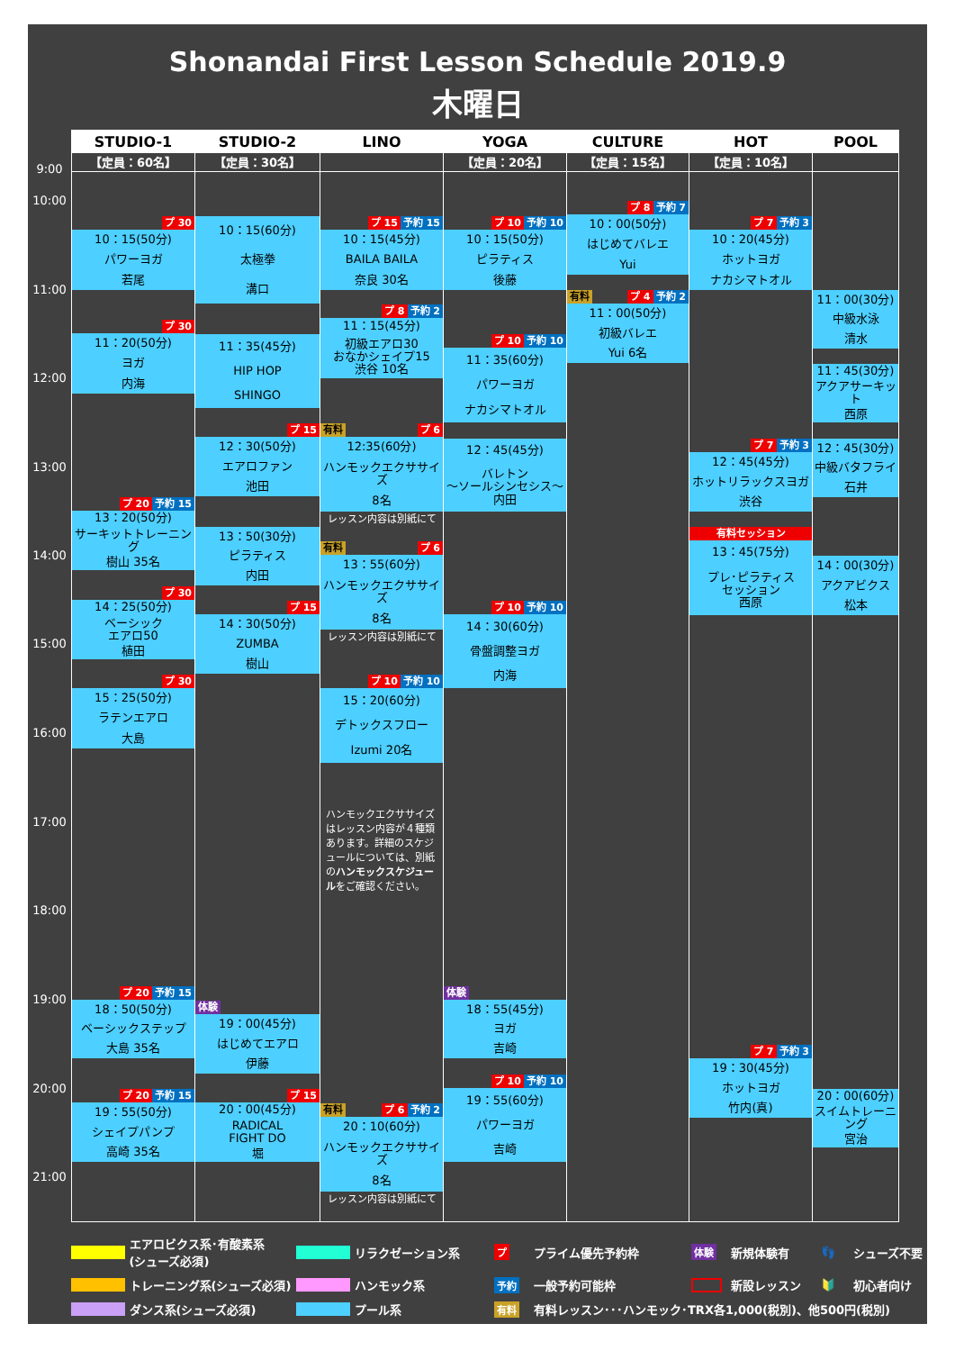Shonandai First Lesson Schedule 2019.9
木曜日
9:00
10:00
11:00
12:00
13:00
14:00
15:00
16:00
17:00
18:00
19:00
20:00
21:00
STUDIO-1
【定員：60名】
プ 30
10：15(50分)
パワーヨガ
若尾
プ 30
11：20(50分)
ヨガ
内海
プ 20 予約 15
13：20(50分)
サーキットトレーニング
樹山 35名
プ 30
14：25(50分)
ベーシック
エアロ50
植田
プ 30
15：25(50分)
ラテンエアロ
大島
プ 20 予約 15
18：50(50分)
ベーシックステップ
大島 35名
プ 20 予約 15
19：55(50分)
シェイプパンプ
高崎 35名
STUDIO-2
【定員：30名】
10：15(60分)
太極拳
溝口
11：35(45分)
HIP HOP
SHINGO
プ 15
12：30(50分)
エアロファン
池田
13：50(30分)
ピラティス
内田
プ 15
14：30(50分)
ZUMBA
樹山
体験
19：00(45分)
はじめてエアロ
伊藤
プ 15
20：00(45分)
RADICAL
FIGHT DO
堀
LINO
プ 15 予約 15
10：15(45分)
BAILA BAILA
奈良 30名
プ 8 予約 2
11：15(45分)
初級エアロ30
おなかシェイプ15
渋谷 10名
有料 プ 6
12:35(60分)
ハンモックエクササイズ
8名
レッスン内容は別紙にて
有料 プ 6
13：55(60分)
ハンモックエクササイズ
8名
レッスン内容は別紙にて
プ 10 予約 10
15：20(60分)
デトックスフロー
Izumi 20名
ハンモックエクササイズはレッスン内容が４種類あります。詳細のスケジュールについては、別紙のハンモックスケジュールをご確認ください。
有料 プ 6 予約 2
20：10(60分)
ハンモックエクササイズ
8名
レッスン内容は別紙にて
YOGA
【定員：20名】
プ 10 予約 10
10：15(50分)
ピラティス
後藤
プ 10 予約 10
11：35(60分)
パワーヨガ
ナカシマトオル
12：45(45分)
バレトン
～ソールシンセシス～
内田
プ 10 予約 10
14：30(60分)
骨盤調整ヨガ
内海
体験
18：55(45分)
ヨガ
吉崎
プ 10 予約 10
19：55(60分)
パワーヨガ
吉崎
CULTURE
【定員：15名】
プ 8 予約 7
10：00(50分)
はじめてバレエ
Yui
有料 プ 4 予約 2
11：00(50分)
初級バレエ
Yui 6名
HOT
【定員：10名】
プ 7 予約 3
10：20(45分)
ホットヨガ
ナカシマトオル
プ 7 予約 3
12：45(45分)
ホットリラックスヨガ
渋谷
有料セッション
13：45(75分)
プレ･ピラティス
セッション
西原
プ 7 予約 3
19：30(45分)
ホットヨガ
竹内(真)
POOL
11：00(30分)
中級水泳
清水
11：45(30分)
アクアサーキット
西原
12：45(30分)
中級バタフライ
石井
14：00(30分)
アクアビクス
松本
20：00(60分)
スイムトレーニング
宮治
エアロビクス系･有酸素系
(シューズ必須)
リラクゼーション系
プ
プライム優先予約枠
体験
新規体験有
👣
シューズ不要
トレーニング系(シューズ必須)
ハンモック系
予約
一般予約可能枠
新設レッスン
🔰
初心者向け
ダンス系(シューズ必須)
プール系
有料
有料レッスン･･･ハンモック･TRX各1,000(税別)、他500円(税別)